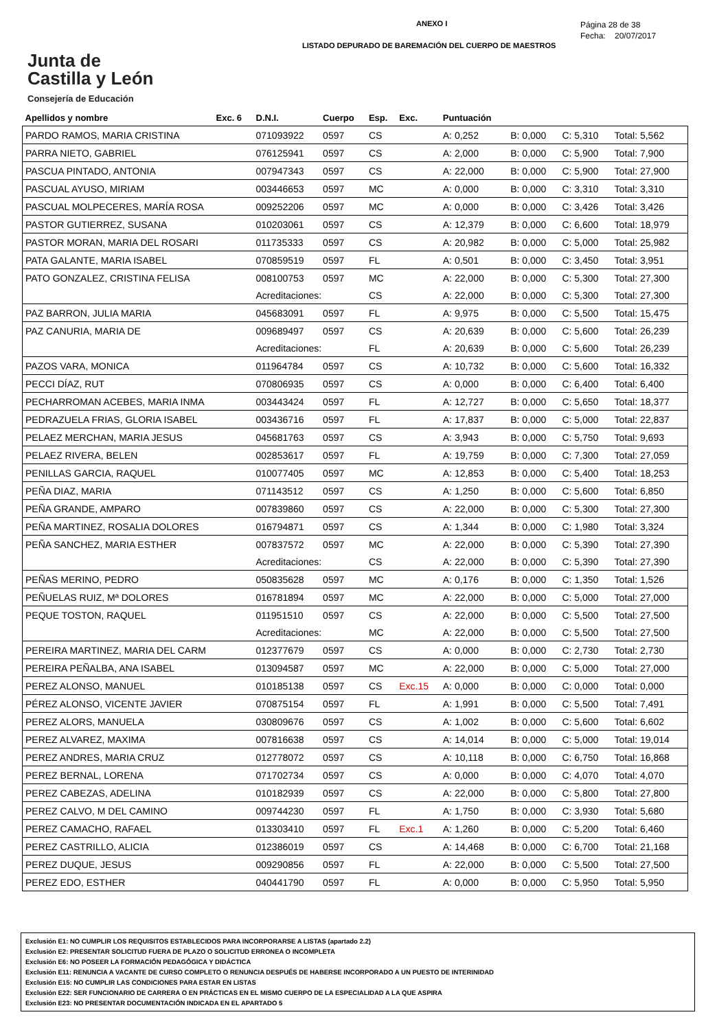Junta de
Castilla y León
Consejería de Educación
ANEXO I
LISTADO DEPURADO DE BAREMACIÓN DEL CUERPO DE MAESTROS
Página 28 de 38
Fecha: 20/07/2017
| Apellidos y nombre | Exc. 6 | D.N.I. | Cuerpo | Esp. | Exc. | Puntuación | | | |
| --- | --- | --- | --- | --- | --- | --- | --- | --- | --- |
| PARDO RAMOS, MARIA CRISTINA | | 071093922 | 0597 | CS | | A: 0,252 | B: 0,000 | C: 5,310 | Total: 5,562 |
| PARRA NIETO, GABRIEL | | 076125941 | 0597 | CS | | A: 2,000 | B: 0,000 | C: 5,900 | Total: 7,900 |
| PASCUA PINTADO, ANTONIA | | 007947343 | 0597 | CS | | A: 22,000 | B: 0,000 | C: 5,900 | Total: 27,900 |
| PASCUAL AYUSO, MIRIAM | | 003446653 | 0597 | MC | | A: 0,000 | B: 0,000 | C: 3,310 | Total: 3,310 |
| PASCUAL MOLPECERES, MARÍA ROSA | | 009252206 | 0597 | MC | | A: 0,000 | B: 0,000 | C: 3,426 | Total: 3,426 |
| PASTOR GUTIERREZ, SUSANA | | 010203061 | 0597 | CS | | A: 12,379 | B: 0,000 | C: 6,600 | Total: 18,979 |
| PASTOR MORAN, MARIA DEL ROSARI | | 011735333 | 0597 | CS | | A: 20,982 | B: 0,000 | C: 5,000 | Total: 25,982 |
| PATA GALANTE, MARIA ISABEL | | 070859519 | 0597 | FL | | A: 0,501 | B: 0,000 | C: 3,450 | Total: 3,951 |
| PATO GONZALEZ, CRISTINA FELISA | | 008100753 | 0597 | MC | | A: 22,000 | B: 0,000 | C: 5,300 | Total: 27,300 |
| | | Acreditaciones: | | CS | | A: 22,000 | B: 0,000 | C: 5,300 | Total: 27,300 |
| PAZ BARRON, JULIA MARIA | | 045683091 | 0597 | FL | | A: 9,975 | B: 0,000 | C: 5,500 | Total: 15,475 |
| PAZ CANURIA, MARIA DE | | 009689497 | 0597 | CS | | A: 20,639 | B: 0,000 | C: 5,600 | Total: 26,239 |
| | | Acreditaciones: | | FL | | A: 20,639 | B: 0,000 | C: 5,600 | Total: 26,239 |
| PAZOS VARA, MONICA | | 011964784 | 0597 | CS | | A: 10,732 | B: 0,000 | C: 5,600 | Total: 16,332 |
| PECCI DÍAZ, RUT | | 070806935 | 0597 | CS | | A: 0,000 | B: 0,000 | C: 6,400 | Total: 6,400 |
| PECHARROMAN ACEBES, MARIA INMA | | 003443424 | 0597 | FL | | A: 12,727 | B: 0,000 | C: 5,650 | Total: 18,377 |
| PEDRAZUELA FRIAS, GLORIA ISABEL | | 003436716 | 0597 | FL | | A: 17,837 | B: 0,000 | C: 5,000 | Total: 22,837 |
| PELAEZ MERCHAN, MARIA JESUS | | 045681763 | 0597 | CS | | A: 3,943 | B: 0,000 | C: 5,750 | Total: 9,693 |
| PELAEZ RIVERA, BELEN | | 002853617 | 0597 | FL | | A: 19,759 | B: 0,000 | C: 7,300 | Total: 27,059 |
| PENILLAS GARCIA, RAQUEL | | 010077405 | 0597 | MC | | A: 12,853 | B: 0,000 | C: 5,400 | Total: 18,253 |
| PEÑA DIAZ, MARIA | | 071143512 | 0597 | CS | | A: 1,250 | B: 0,000 | C: 5,600 | Total: 6,850 |
| PEÑA GRANDE, AMPARO | | 007839860 | 0597 | CS | | A: 22,000 | B: 0,000 | C: 5,300 | Total: 27,300 |
| PEÑA MARTINEZ, ROSALIA DOLORES | | 016794871 | 0597 | CS | | A: 1,344 | B: 0,000 | C: 1,980 | Total: 3,324 |
| PEÑA SANCHEZ, MARIA ESTHER | | 007837572 | 0597 | MC | | A: 22,000 | B: 0,000 | C: 5,390 | Total: 27,390 |
| | | Acreditaciones: | | CS | | A: 22,000 | B: 0,000 | C: 5,390 | Total: 27,390 |
| PEÑAS MERINO, PEDRO | | 050835628 | 0597 | MC | | A: 0,176 | B: 0,000 | C: 1,350 | Total: 1,526 |
| PEÑUELAS RUIZ, Mª DOLORES | | 016781894 | 0597 | MC | | A: 22,000 | B: 0,000 | C: 5,000 | Total: 27,000 |
| PEQUE TOSTON, RAQUEL | | 011951510 | 0597 | CS | | A: 22,000 | B: 0,000 | C: 5,500 | Total: 27,500 |
| | | Acreditaciones: | | MC | | A: 22,000 | B: 0,000 | C: 5,500 | Total: 27,500 |
| PEREIRA MARTINEZ, MARIA DEL CARM | | 012377679 | 0597 | CS | | A: 0,000 | B: 0,000 | C: 2,730 | Total: 2,730 |
| PEREIRA PEÑALBA, ANA ISABEL | | 013094587 | 0597 | MC | | A: 22,000 | B: 0,000 | C: 5,000 | Total: 27,000 |
| PEREZ ALONSO, MANUEL | | 010185138 | 0597 | CS | Exc.15 | A: 0,000 | B: 0,000 | C: 0,000 | Total: 0,000 |
| PÉREZ ALONSO, VICENTE JAVIER | | 070875154 | 0597 | FL | | A: 1,991 | B: 0,000 | C: 5,500 | Total: 7,491 |
| PEREZ ALORS, MANUELA | | 030809676 | 0597 | CS | | A: 1,002 | B: 0,000 | C: 5,600 | Total: 6,602 |
| PEREZ ALVAREZ, MAXIMA | | 007816638 | 0597 | CS | | A: 14,014 | B: 0,000 | C: 5,000 | Total: 19,014 |
| PEREZ ANDRES, MARIA CRUZ | | 012778072 | 0597 | CS | | A: 10,118 | B: 0,000 | C: 6,750 | Total: 16,868 |
| PEREZ BERNAL, LORENA | | 071702734 | 0597 | CS | | A: 0,000 | B: 0,000 | C: 4,070 | Total: 4,070 |
| PEREZ CABEZAS, ADELINA | | 010182939 | 0597 | CS | | A: 22,000 | B: 0,000 | C: 5,800 | Total: 27,800 |
| PEREZ CALVO, M DEL CAMINO | | 009744230 | 0597 | FL | | A: 1,750 | B: 0,000 | C: 3,930 | Total: 5,680 |
| PEREZ CAMACHO, RAFAEL | | 013303410 | 0597 | FL | Exc.1 | A: 1,260 | B: 0,000 | C: 5,200 | Total: 6,460 |
| PEREZ CASTRILLO, ALICIA | | 012386019 | 0597 | CS | | A: 14,468 | B: 0,000 | C: 6,700 | Total: 21,168 |
| PEREZ DUQUE, JESUS | | 009290856 | 0597 | FL | | A: 22,000 | B: 0,000 | C: 5,500 | Total: 27,500 |
| PEREZ EDO, ESTHER | | 040441790 | 0597 | FL | | A: 0,000 | B: 0,000 | C: 5,950 | Total: 5,950 |
Exclusión E1: NO CUMPLIR LOS REQUISITOS ESTABLECIDOS PARA INCORPORARSE A LISTAS (apartado 2.2)
Exclusión E2: PRESENTAR SOLICITUD FUERA DE PLAZO O SOLICITUD ERRONEA O INCOMPLETA
Exclusión E6: NO POSEER LA FORMACIÓN PEDAGÓGICA Y DIDÁCTICA
Exclusión E11: RENUNCIA A VACANTE DE CURSO COMPLETO O RENUNCIA DESPUÉS DE HABERSE INCORPORADO A UN PUESTO DE INTERINIDAD
Exclusión E15: NO CUMPLIR LAS CONDICIONES PARA ESTAR EN LISTAS
Exclusión E22: SER FUNCIONARIO DE CARRERA O EN PRÁCTICAS EN EL MISMO CUERPO DE LA ESPECIALIDAD A LA QUE ASPIRA
Exclusión E23: NO PRESENTAR DOCUMENTACIÓN INDICADA EN EL APARTADO 5